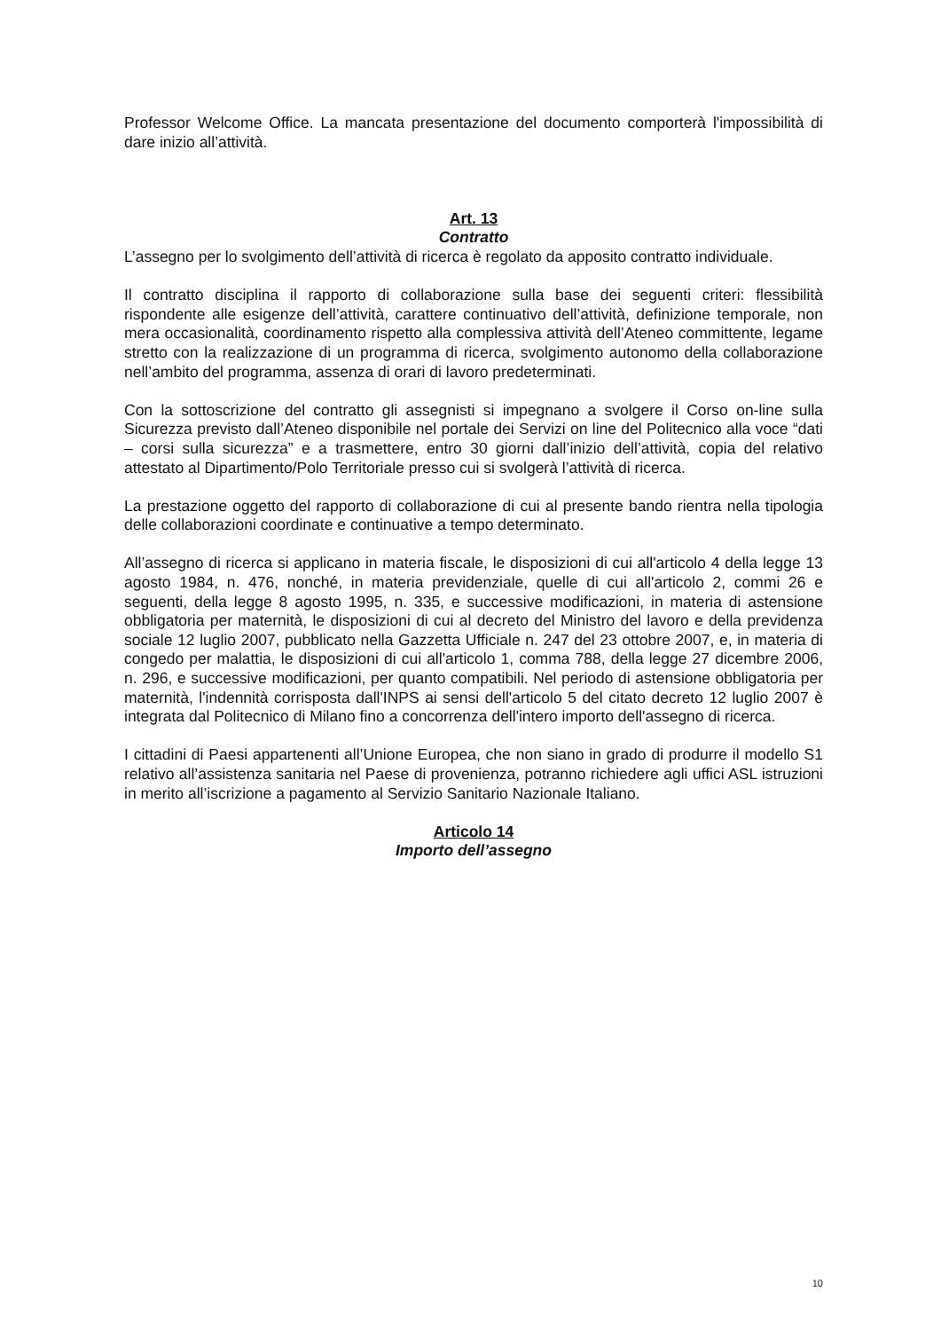Professor Welcome Office. La mancata presentazione del documento comporterà l'impossibilità di dare inizio all’attività.
Art. 13
Contratto
L’assegno per lo svolgimento dell’attività di ricerca è regolato da apposito contratto individuale.
Il contratto disciplina il rapporto di collaborazione sulla base dei seguenti criteri: flessibilità rispondente alle esigenze dell’attività, carattere continuativo dell’attività, definizione temporale, non mera occasionalità, coordinamento rispetto alla complessiva attività dell’Ateneo committente, legame stretto con la realizzazione di un programma di ricerca, svolgimento autonomo della collaborazione nell’ambito del programma, assenza di orari di lavoro predeterminati.
Con la sottoscrizione del contratto gli assegnisti si impegnano a svolgere il Corso on-line sulla Sicurezza previsto dall’Ateneo disponibile nel portale dei Servizi on line del Politecnico alla voce “dati – corsi sulla sicurezza” e a trasmettere, entro 30 giorni dall’inizio dell’attività, copia del relativo attestato al Dipartimento/Polo Territoriale presso cui si svolgerà l’attività di ricerca.
La prestazione oggetto del rapporto di collaborazione di cui al presente bando rientra nella tipologia delle collaborazioni coordinate e continuative a tempo determinato.
All’assegno di ricerca si applicano in materia fiscale, le disposizioni di cui all'articolo 4 della legge 13 agosto 1984, n. 476, nonché, in materia previdenziale, quelle di cui all'articolo 2, commi 26 e seguenti, della legge 8 agosto 1995, n. 335, e successive modificazioni, in materia di astensione obbligatoria per maternità, le disposizioni di cui al decreto del Ministro del lavoro e della previdenza sociale 12 luglio 2007, pubblicato nella Gazzetta Ufficiale n. 247 del 23 ottobre 2007, e, in materia di congedo per malattia, le disposizioni di cui all'articolo 1, comma 788, della legge 27 dicembre 2006, n. 296, e successive modificazioni, per quanto compatibili. Nel periodo di astensione obbligatoria per maternità, l'indennità corrisposta dall'INPS ai sensi dell'articolo 5 del citato decreto 12 luglio 2007 è integrata dal Politecnico di Milano fino a concorrenza dell'intero importo dell'assegno di ricerca.
I cittadini di Paesi appartenenti all’Unione Europea, che non siano in grado di produrre il modello S1 relativo all’assistenza sanitaria nel Paese di provenienza, potranno richiedere agli uffici ASL istruzioni in merito all’iscrizione a pagamento al Servizio Sanitario Nazionale Italiano.
Articolo 14
Importo dell’assegno
10